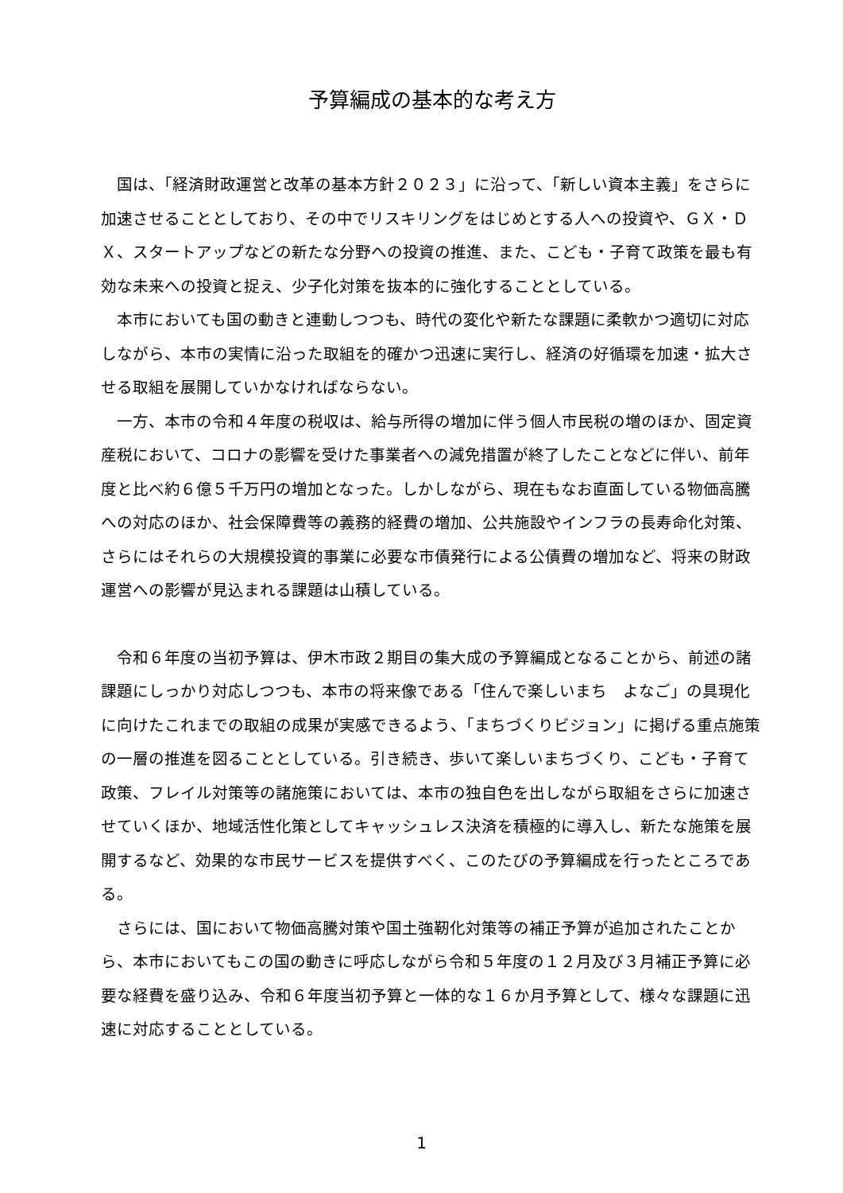予算編成の基本的な考え方
国は、「経済財政運営と改革の基本方針２０２３」に沿って、「新しい資本主義」をさらに加速させることとしており、その中でリスキリングをはじめとする人への投資や、ＧＸ・ＤＸ、スタートアップなどの新たな分野への投資の推進、また、こども・子育て政策を最も有効な未来への投資と捉え、少子化対策を抜本的に強化することとしている。
本市においても国の動きと連動しつつも、時代の変化や新たな課題に柔軟かつ適切に対応しながら、本市の実情に沿った取組を的確かつ迅速に実行し、経済の好循環を加速・拡大させる取組を展開していかなければならない。
一方、本市の令和４年度の税収は、給与所得の増加に伴う個人市民税の増のほか、固定資産税において、コロナの影響を受けた事業者への減免措置が終了したことなどに伴い、前年度と比べ約６億５千万円の増加となった。しかしながら、現在もなお直面している物価高騰への対応のほか、社会保障費等の義務的経費の増加、公共施設やインフラの長寿命化対策、さらにはそれらの大規模投資的事業に必要な市債発行による公債費の増加など、将来の財政運営への影響が見込まれる課題は山積している。
令和６年度の当初予算は、伊木市政２期目の集大成の予算編成となることから、前述の諸課題にしっかり対応しつつも、本市の将来像である「住んで楽しいまち　よなご」の具現化に向けたこれまでの取組の成果が実感できるよう、「まちづくりビジョン」に掲げる重点施策の一層の推進を図ることとしている。引き続き、歩いて楽しいまちづくり、こども・子育て政策、フレイル対策等の諸施策においては、本市の独自色を出しながら取組をさらに加速させていくほか、地域活性化策としてキャッシュレス決済を積極的に導入し、新たな施策を展開するなど、効果的な市民サービスを提供すべく、このたびの予算編成を行ったところである。
さらには、国において物価高騰対策や国土強靭化対策等の補正予算が追加されたことから、本市においてもこの国の動きに呼応しながら令和５年度の１２月及び３月補正予算に必要な経費を盛り込み、令和６年度当初予算と一体的な１６か月予算として、様々な課題に迅速に対応することとしている。
1